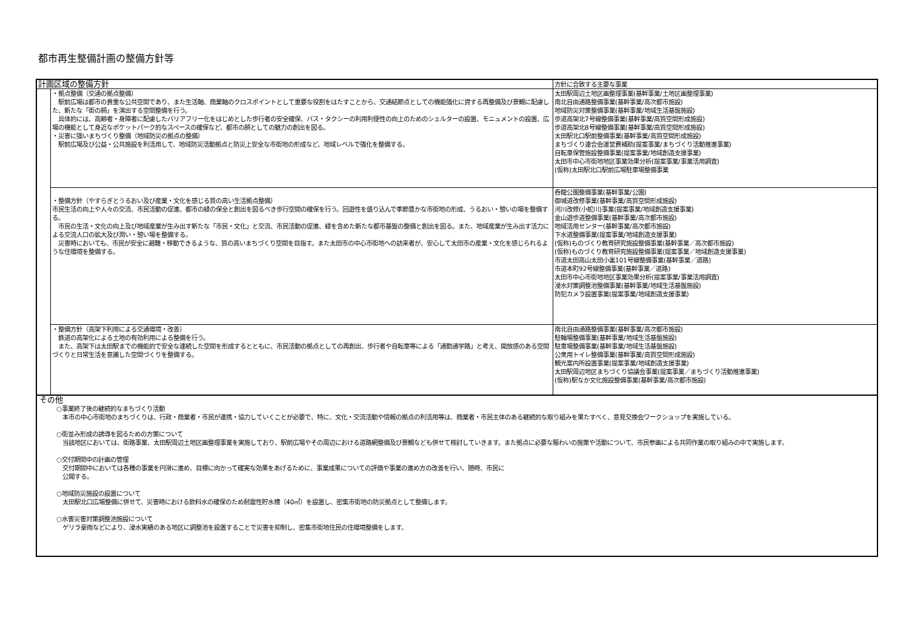都市再生整備計画の整備方針等
| 計画区域の整備方針 | | 方針に合致する主要な事業 |
| | ・拠点整備（交通の拠点整備） 駅前広場は都市の貴重な公共空間であり、また生活軸、商業軸のクロスポイントとして重要な役割をはたすことから、交通結節点としての機能強化に資する再整備及び景観に配慮した、新たな「街の顔」を演出する空間整備を行う。 具体的には、高齢者・身障者に配慮したバリアフリー化をはじめとした歩行者の安全確保、バス・タクシーの利用利便性の向上のためのシェルターの設置、モニュメントの設置、広場の機能として身近なポケットパーク的なスペースの確保など、都市の顔としての魅力の創出を図る。 ・災害に強いまちづくり整備（地域防災の拠点の整備） 駅前広場及び公益・公共施設を利活用して、地域防災活動拠点と防災上安全な市街地の形成など、地域レベルで強化を整備する。 | 太田駅周辺土地区画整理事業(基幹事業/土地区画整理事業) 南北自由通路整備事業(基幹事業/高次都市施設) 地域防災対策整備事業(基幹事業/地域生活基盤施設) 歩道高架北7号線整備事業(基幹事業/高質空間形成施設) 歩道高架北8号線整備事業(基幹事業/高質空間形成施設) 太田駅北口駅前整備事業(基幹事業/高質空間形成施設) まちづくり連合会運営費補助(提案事業/まちづくり活動推進事業) 自転車保管施設整備事業(提案事業/地域創造支援事業) 太田市中心市街地地区事業効果分析(提案事業/事業活用調査) (仮称)太田駅北口駅前広場駐車場整備事業 |
| | ・整備方針（やすらぎとうるおい及び産業・文化を感じる質の高い生活拠点整備） 市民生活の向上や人々の交流、市民活動の促進、都市の緑の保全と創出を図るべき歩行空間の確保を行う。回遊性を盛り込んで季節豊かな市街地の形成、うるおい・憩いの場を整備する。 市民の生活・文化の向上及び地域産業が生み出す新たな「市民・文化」と交流、市民活動の促進、緑を含めた新たな都市基盤の整備と創出を図る。また、地域産業が生み出す活力による交流人口の拡大及び潤い・憩い場を整備する。 災害時においても、市民が安全に避難・移動できるような、質の高いまちづくり空間を目指す。また太田市の中心市街地への訪来者が、安心して太田市の産業・文化を感じられるような住環境を整備する。 | 呑龍公園整備事業(基幹事業/公園) 御城道改修事業(基幹事業/高質空間形成施設) 河川改修(小蛇川)事業(提案事業/地域創造支援事業) 金山遊歩道整備事業(基幹事業/高次都市施設) 地域活用センター(基幹事業/高次都市施設) 下水道整備事業(提案事業/地域創造支援事業) (仮称)ものづくり教育研究施設整備事業(基幹事業／高次都市施設) (仮称)ものづくり教育研究施設整備事業(提案事業／地域創造支援事業) 市道太田高山太田小裏101号線整備事業(基幹事業／道路) 市道本町92号線整備事業(基幹事業／道路) 太田市中心市街地地区事業効果分析(提案事業/事業活用調査) 浸水対策調整池整備事業(基幹事業/地域生活基盤施設) 防犯カメラ設置事業(提案事業/地域創造支援事業) |
| | ・整備方針（高架下利用による交通環境・改善） 鉄道の高架化による土地の有効利用による整備を行う。 また、高架下は太田駅までの機能的で安全な連続した空間を形成するとともに、市民活動の拠点としての再創出、歩行者や自転車等による「通勤通学路」と考え、開放感のある空間づくりと日常生活を意識した空間づくりを整備する。 | 南北自由通路整備事業(基幹事業/高次都市施設) 駐輪場整備事業(基幹事業/地域生活基盤施設) 駐車場整備事業(基幹事業/地域生活基盤施設) 公衆用トイレ整備事業(基幹事業/高質空間形成施設) 観光案内所設置事業(提案事業/地域創造支援事業) 太田駅周辺地区まちづくり協議会事業(提案事業／まちづくり活動推進事業) (仮称)駅なか文化施設整備事業(基幹事業/高次都市施設) |
その他
○事業終了後の継続的なまちづくり活動
　本市の中心市街地のまちづくりは、行政・商業者・市民が連携・協力していくことが必要で、特に、文化・交流活動や情報の拠点の利活用等は、商業者・市民主体のある継続的な取り組みを果たすべく、意見交換会ワークショップを実施している。
○街並み形成の誘導を図るための方策について
　当該地区においては、街路事業、太田駅周辺土地区画整理事業を実施しており、駅前広場やその周辺における道路網整備及び景観なども併せて検討していきます。また拠点に必要な賑わいの施策や活動について、市民参画による共同作業の取り組みの中で実施します。
○交付期間中の計画の管理
　交付期間中においては各種の事業を円滑に進め、目標に向かって確実な効果をあげるために、事業成果についての評価や事業の進め方の改善を行い、随時、市民に
　公開する。
○地域防災施設の設置について
　太田駅北口広場整備に併せて、災害時における飲料水の確保のため耐震性貯水槽（40㎥）を設置し、密集市街地の防災拠点として整備します。
○水害災害対策調整池施設について
　ゲリラ豪雨などにより、浸水実績のある地区に調整池を設置することで災害を抑制し、密集市街地住民の住環境整備をします。